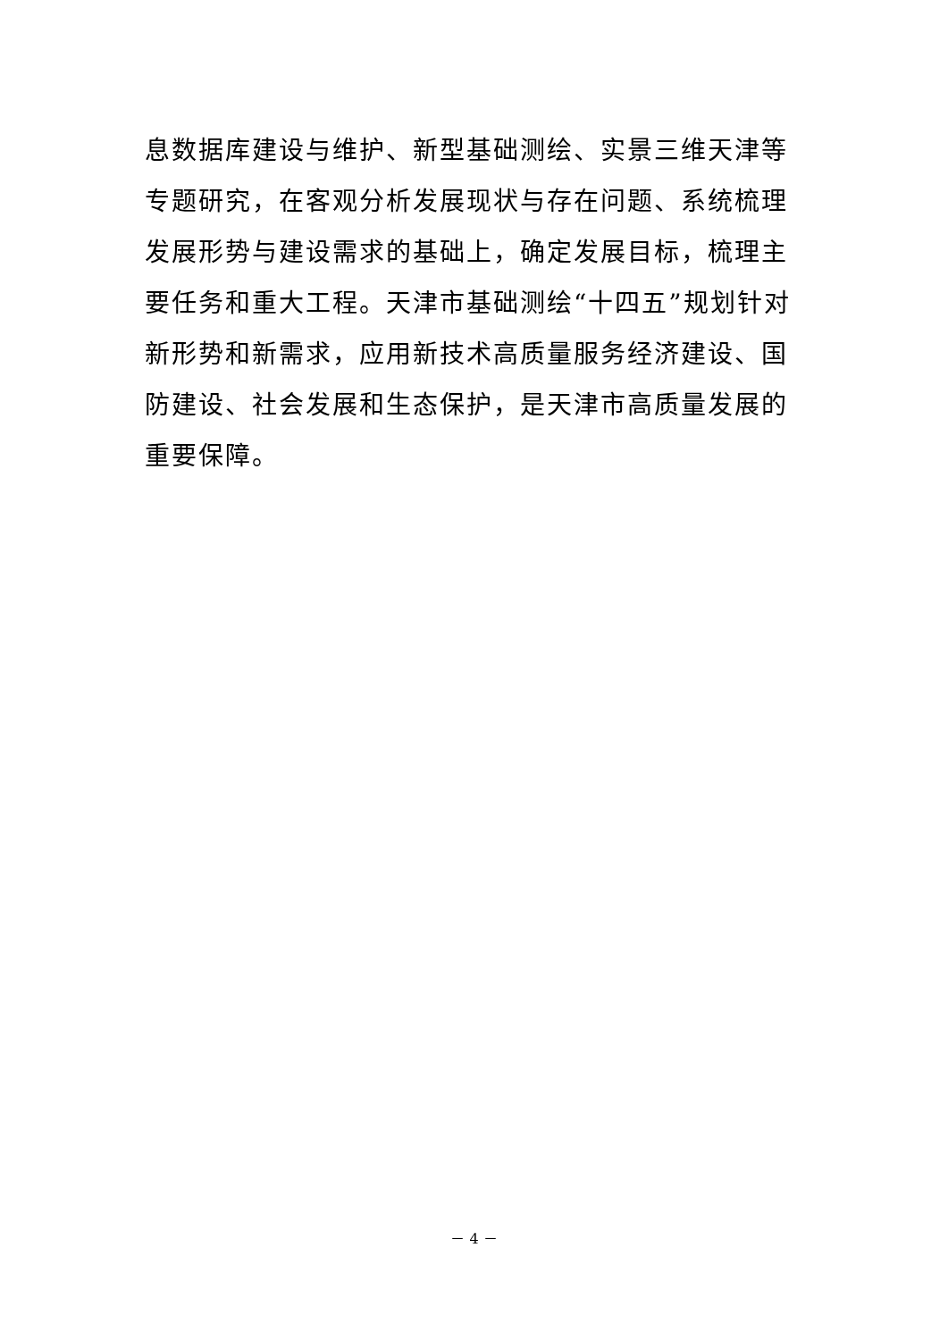息数据库建设与维护、新型基础测绘、实景三维天津等专题研究，在客观分析发展现状与存在问题、系统梳理发展形势与建设需求的基础上，确定发展目标，梳理主要任务和重大工程。天津市基础测绘“十四五”规划针对新形势和新需求，应用新技术高质量服务经济建设、国防建设、社会发展和生态保护，是天津市高质量发展的重要保障。
－ 4 －